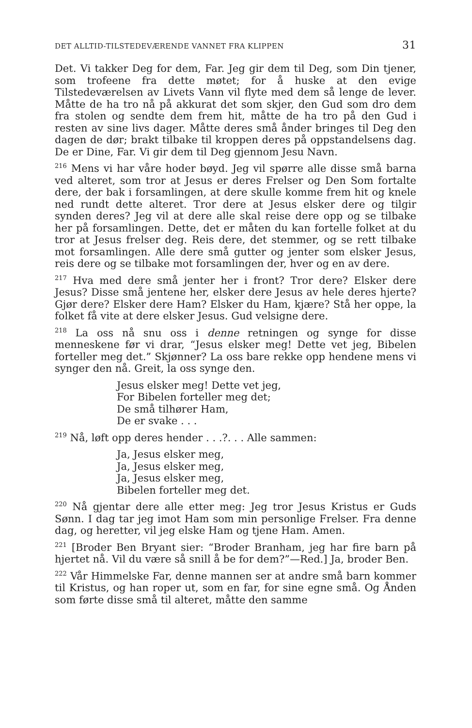DET ALLTID-TILSTEDEVÆRENDE VANNET FRA KLIPPEN 31
Det. Vi takker Deg for dem, Far. Jeg gir dem til Deg, som Din tjener, som trofeene fra dette møtet; for å huske at den evige Tilstedeværelsen av Livets Vann vil flyte med dem så lenge de lever. Måtte de ha tro nå på akkurat det som skjer, den Gud som dro dem fra stolen og sendte dem frem hit, måtte de ha tro på den Gud i resten av sine livs dager. Måtte deres små ånder bringes til Deg den dagen de dør; brakt tilbake til kroppen deres på oppstandelsens dag. De er Dine, Far. Vi gir dem til Deg gjennom Jesu Navn.
<sup>216</sup> Mens vi har våre hoder bøyd. Jeg vil spørre alle disse små barna ved alteret, som tror at Jesus er deres Frelser og Den Som fortalte dere, der bak i forsamlingen, at dere skulle komme frem hit og knele ned rundt dette alteret. Tror dere at Jesus elsker dere og tilgir synden deres? Jeg vil at dere alle skal reise dere opp og se tilbake her på forsamlingen. Dette, det er måten du kan fortelle folket at du tror at Jesus frelser deg. Reis dere, det stemmer, og se rett tilbake mot forsamlingen. Alle dere små gutter og jenter som elsker Jesus, reis dere og se tilbake mot forsamlingen der, hver og en av dere.
<sup>217</sup> Hva med dere små jenter her i front? Tror dere? Elsker dere Jesus? Disse små jentene her, elsker dere Jesus av hele deres hjerte? Gjør dere? Elsker dere Ham? Elsker du Ham, kjære? Stå her oppe, la folket få vite at dere elsker Jesus. Gud velsigne dere.
<sup>218</sup> La oss nå snu oss i denne retningen og synge for disse menneskene før vi drar, “Jesus elsker meg! Dette vet jeg, Bibelen forteller meg det.” Skjønner? La oss bare rekke opp hendene mens vi synger den nå. Greit, la oss synge den.
Jesus elsker meg! Dette vet jeg,
For Bibelen forteller meg det;
De små tilhører Ham,
De er svake . . .
<sup>219</sup> Nå, løft opp deres hender . . .?. . . Alle sammen:
Ja, Jesus elsker meg,
Ja, Jesus elsker meg,
Ja, Jesus elsker meg,
Bibelen forteller meg det.
<sup>220</sup> Nå gjentar dere alle etter meg: Jeg tror Jesus Kristus er Guds Sønn. I dag tar jeg imot Ham som min personlige Frelser. Fra denne dag, og heretter, vil jeg elske Ham og tjene Ham. Amen.
<sup>221</sup> [Broder Ben Bryant sier: “Broder Branham, jeg har fire barn på hjertet nå. Vil du være så snill å be for dem?”—Red.] Ja, broder Ben.
<sup>222</sup> Vår Himmelske Far, denne mannen ser at andre små barn kommer til Kristus, og han roper ut, som en far, for sine egne små. Og Ånden som førte disse små til alteret, måtte den samme